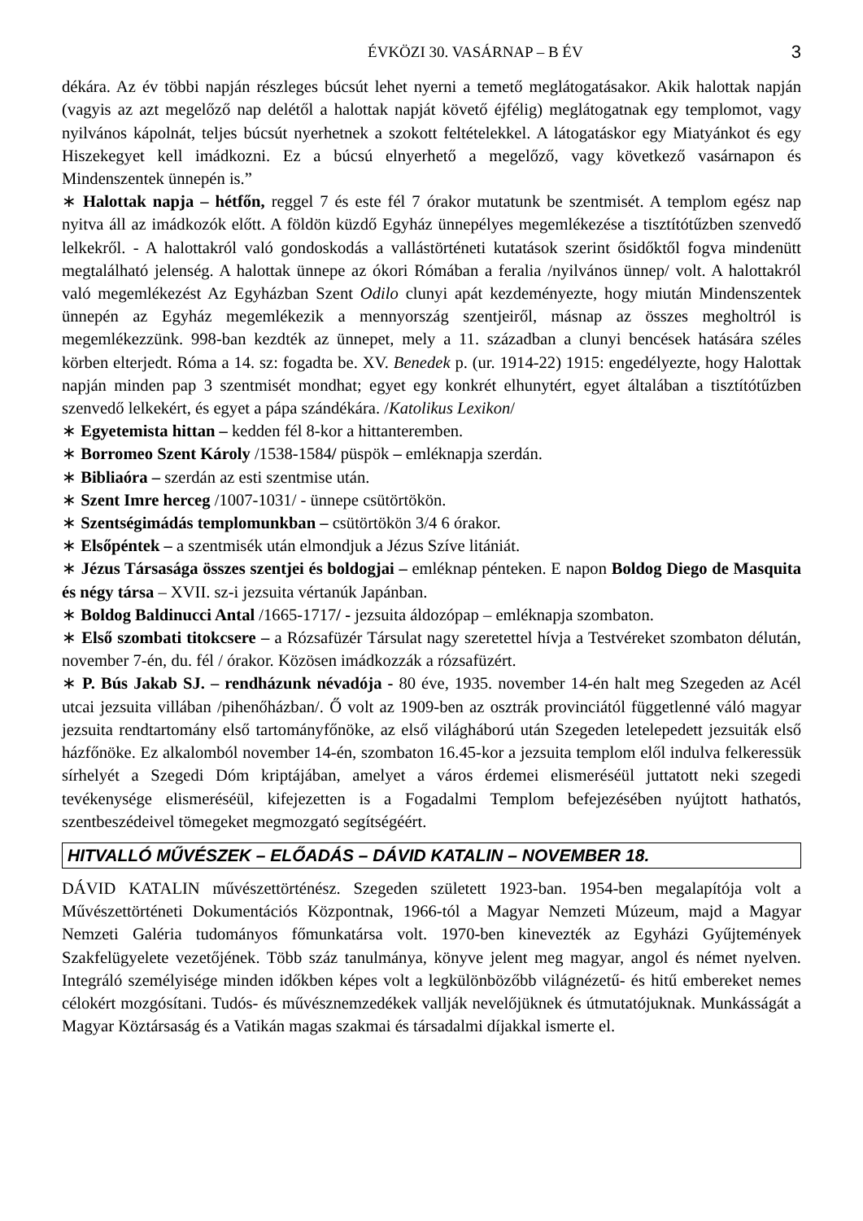ÉVKÖZI 30. VASÁRNAP – B ÉV 3
dékára. Az év többi napján részleges búcsút lehet nyerni a temető meglátogatásakor. Akik halottak napján (vagyis az azt megelőző nap delétől a halottak napját követő éjfélig) meglátogatnak egy templomot, vagy nyilvános kápolnát, teljes búcsút nyerhetnek a szokott feltételekkel. A látogatáskor egy Miatyánkot és egy Hiszekegyet kell imádkozni. Ez a búcsú elnyerhető a megelőző, vagy következő vasárnapon és Mindenszentek ünnepén is.”
∗ Halottak napja – hétfőn, reggel 7 és este fél 7 órakor mutatunk be szentmisét. A templom egész nap nyitva áll az imádkozók előtt. A földön küzdő Egyház ünnepélyes megemlékezése a tisztítótűzben szenvedő lelkekről. - A halottakról való gondoskodás a vallástörténeti kutatások szerint ősidőktől fogva mindenütt megtalálható jelenség. A halottak ünnepe az ókori Rómában a feralia /nyilvános ünnep/ volt. A halottakról való megemlékezést Az Egyházban Szent Odilo clunyi apát kezdeményezte, hogy miután Mindenszentek ünnepén az Egyház megemlékezik a mennyország szentjeiről, másnap az összes megholtról is megemlékezzünk. 998-ban kezdték az ünnepet, mely a 11. században a clunyi bencések hatására széles körben elterjedt. Róma a 14. sz: fogadta be. XV. Benedek p. (ur. 1914-22) 1915: engedélyezte, hogy Halottak napján minden pap 3 szentmisét mondhat; egyet egy konkrét elhunytért, egyet általában a tisztítótűzben szenvedő lelkekért, és egyet a pápa szándékára. /Katolikus Lexikon/
∗ Egyetemista hittan – kedden fél 8-kor a hittanteremben.
∗ Borromeo Szent Károly /1538-1584/ püspök – emléknapja szerdán.
∗ Bibliaóra – szerdán az esti szentmise után.
∗ Szent Imre herceg /1007-1031/ - ünnepe csütörtökön.
∗ Szentségimádás templomunkban – csütörtökön 3/4 6 órakor.
∗ Elsőpéntek – a szentmisék után elmondjuk a Jézus Szíve litániát.
∗ Jézus Társasága összes szentjei és boldogjai – emléknap pénteken. E napon Boldog Diego de Masquita és négy társa – XVII. sz-i jezsuita vértanúk Japánban.
∗ Boldog Baldinucci Antal /1665-1717/ - jezsuita áldozópap – emléknapja szombaton.
∗ Első szombati titokcsere – a Rózsafüzér Társulat nagy szeretettel hívja a Testvéreket szombaton délután, november 7-én, du. fél / órakor. Közösen imádkozzák a rózsafüzért.
∗ P. Bús Jakab SJ. – rendházunk névadója - 80 éve, 1935. november 14-én halt meg Szegeden az Acél utcai jezsuita villában /pihenőházban/. Ő volt az 1909-ben az osztrák provinciától függetlenné váló magyar jezsuita rendtartomány első tartományfőnöke, az első világháború után Szegeden letelepedett jezsuiták első házfőnöke. Ez alkalomból november 14-én, szombaton 16.45-kor a jezsuita templom elől indulva felkeressük sírhelyét a Szegedi Dóm kriptájában, amelyet a város érdemei elismeréséül juttatott neki szegedi tevékenysége elismeréséül, kifejezetten is a Fogadalmi Templom befejezésében nyújtott hathatós, szentbeszédeivel tömegeket megmozgató segítségéért.
HITVALLÓ MŰVÉSZEK – ELŐADÁS – DÁVID KATALIN – NOVEMBER 18.
DÁVID KATALIN művészettörténész. Szegeden született 1923-ban. 1954-ben megalapítója volt a Művészettörténeti Dokumentációs Központnak, 1966-tól a Magyar Nemzeti Múzeum, majd a Magyar Nemzeti Galéria tudományos főmunkatársa volt. 1970-ben kinevezték az Egyházi Gyűjtemények Szakfelügyelete vezetőjének. Több száz tanulmánya, könyve jelent meg magyar, angol és német nyelven. Integráló személyisége minden időkben képes volt a legkülönbözőbb világnézetű- és hitű embereket nemes célokért mozgósítani. Tudós- és művésznemzedékek vallják nevelőjüknek és útmutatójuknak. Munkásságát a Magyar Köztársaság és a Vatikán magas szakmai és társadalmi díjakkal ismerte el.